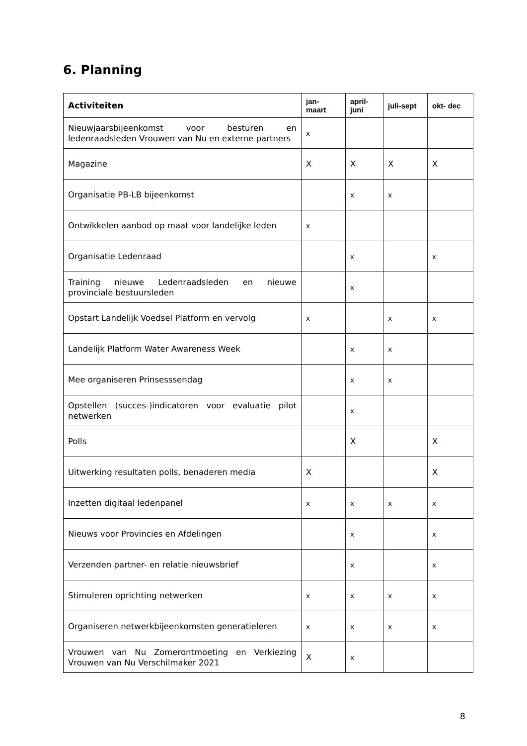6. Planning
| Activiteiten | jan- maart | april- juni | juli-sept | okt- dec |
| --- | --- | --- | --- | --- |
| Nieuwjaarsbijeenkomst voor besturen en ledenraadsleden Vrouwen van Nu en externe partners | x | | | |
| Magazine | X | X | X | X |
| Organisatie PB-LB bijeenkomst | | x | x | |
| Ontwikkelen aanbod op maat voor landelijke leden | x | | | |
| Organisatie Ledenraad | | x | | x |
| Training nieuwe Ledenraadsleden en nieuwe provinciale bestuursleden | | x | | |
| Opstart Landelijk Voedsel Platform en vervolg | x | | x | x |
| Landelijk Platform Water Awareness Week | | x | x | |
| Mee organiseren Prinsesssendag | | x | x | |
| Opstellen (succes-)indicatoren voor evaluatie pilot netwerken | | x | | |
| Polls | | X | | X |
| Uitwerking resultaten polls, benaderen media | X | | | X |
| Inzetten digitaal ledenpanel | x | x | x | x |
| Nieuws voor Provincies en Afdelingen | | x | | x |
| Verzenden partner- en relatie nieuwsbrief | | x | | x |
| Stimuleren oprichting netwerken | x | x | x | x |
| Organiseren netwerkbijeenkomsten generatieleren | x | x | x | x |
| Vrouwen van Nu Zomerontmoeting en Verkiezing Vrouwen van Nu Verschilmaker 2021 | X | x | | |
8